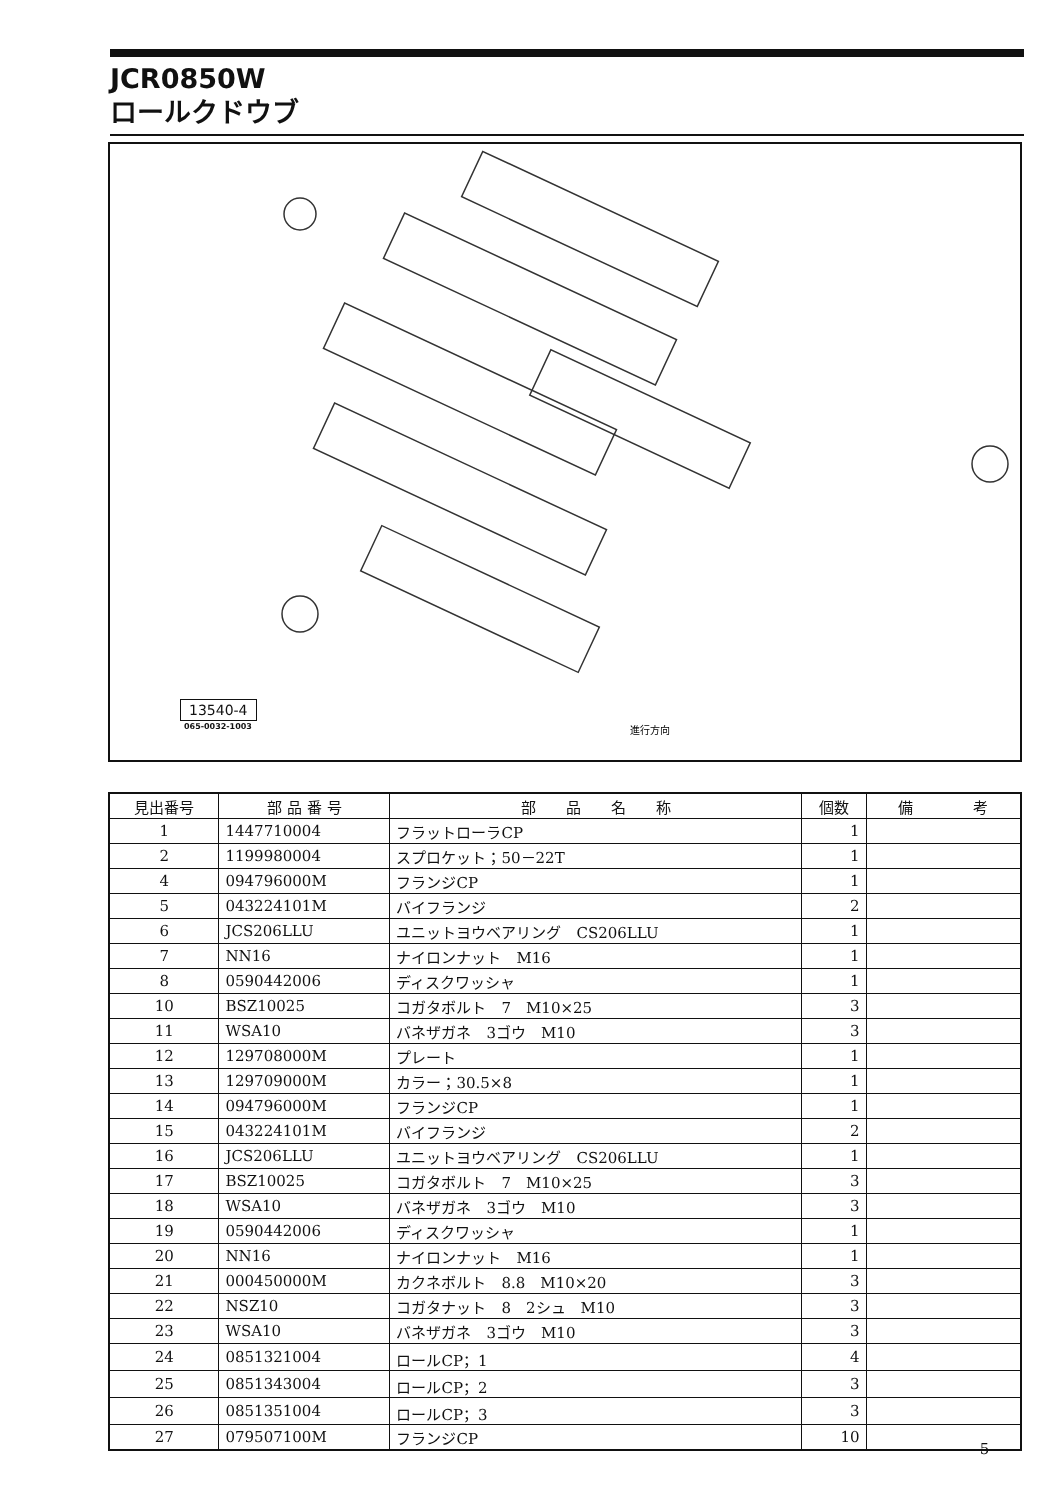JCR0850W
ロールクドウブ
進行方向
13540-4
065-0032-1003
| 見出番号 | 部 品 番 号 | 部 品 名 称 | 個数 | 備 考 |
| --- | --- | --- | --- | --- |
| 1 | 1447710004 | フラットローラCP | 1 | |
| 2 | 1199980004 | スプロケット；50－22T | 1 | |
| 4 | 094796000M | フランジCP | 1 | |
| 5 | 043224101M | バイフランジ | 2 | |
| 6 | JCS206LLU | ユニットヨウベアリング CS206LLU | 1 | |
| 7 | NN16 | ナイロンナット M16 | 1 | |
| 8 | 0590442006 | ディスクワッシャ | 1 | |
| 10 | BSZ10025 | コガタボルト 7 M10×25 | 3 | |
| 11 | WSA10 | バネザガネ 3ゴウ M10 | 3 | |
| 12 | 129708000M | プレート | 1 | |
| 13 | 129709000M | カラー；30.5×8 | 1 | |
| 14 | 094796000M | フランジCP | 1 | |
| 15 | 043224101M | バイフランジ | 2 | |
| 16 | JCS206LLU | ユニットヨウベアリング CS206LLU | 1 | |
| 17 | BSZ10025 | コガタボルト 7 M10×25 | 3 | |
| 18 | WSA10 | バネザガネ 3ゴウ M10 | 3 | |
| 19 | 0590442006 | ディスクワッシャ | 1 | |
| 20 | NN16 | ナイロンナット M16 | 1 | |
| 21 | 000450000M | カクネボルト 8.8 M10×20 | 3 | |
| 22 | NSZ10 | コガタナット 8 2シュ M10 | 3 | |
| 23 | WSA10 | バネザガネ 3ゴウ M10 | 3 | |
| 24 | 0851321004 | ロールCP；1 | 4 | |
| 25 | 0851343004 | ロールCP；2 | 3 | |
| 26 | 0851351004 | ロールCP；3 | 3 | |
| 27 | 079507100M | フランジCP | 10 | |
— 5 —